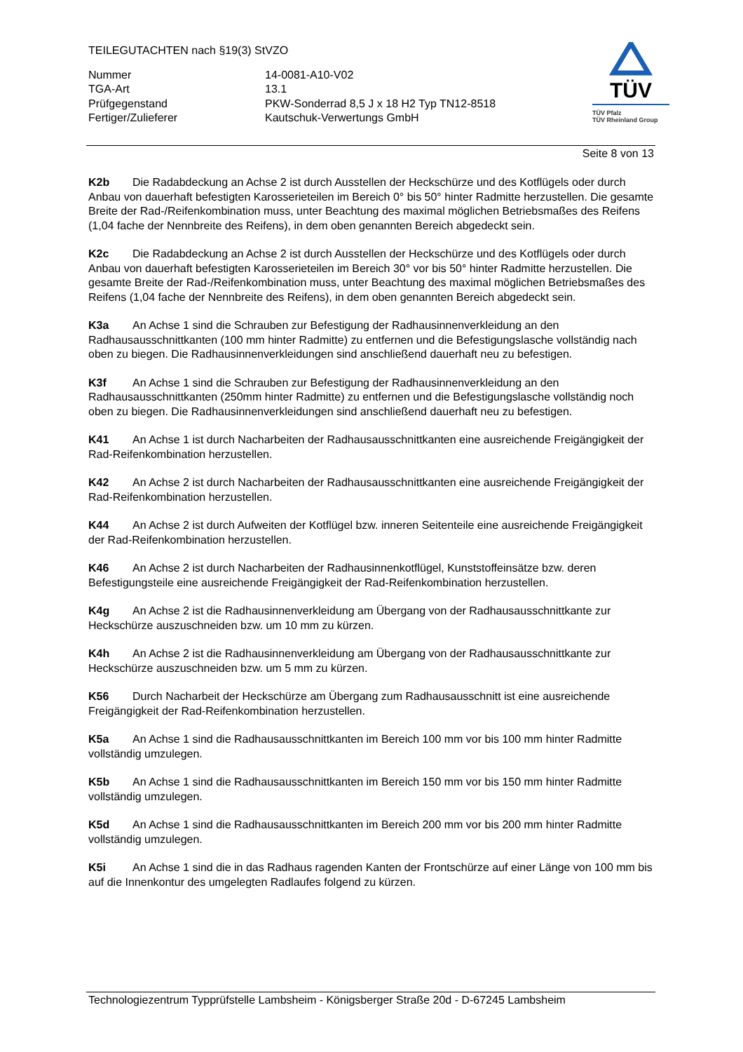TEILEGUTACHTEN nach §19(3) StVZO
Nummer 14-0081-A10-V02
TGA-Art 13.1
Prüfgegenstand PKW-Sonderrad 8,5 J x 18 H2 Typ TN12-8518
Fertiger/Zulieferer Kautschuk-Verwertungs GmbH
TÜV
TÜV Pfalz
TÜV Rheinland Group
Seite 8 von 13
K2b Die Radabdeckung an Achse 2 ist durch Ausstellen der Heckschürze und des Kotflügels oder durch Anbau von dauerhaft befestigten Karosserieteilen im Bereich 0° bis 50° hinter Radmitte herzustellen. Die gesamte Breite der Rad-/Reifenkombination muss, unter Beachtung des maximal möglichen Betriebsmaßes des Reifens (1,04 fache der Nennbreite des Reifens), in dem oben genannten Bereich abgedeckt sein.
K2c Die Radabdeckung an Achse 2 ist durch Ausstellen der Heckschürze und des Kotflügels oder durch Anbau von dauerhaft befestigten Karosserieteilen im Bereich 30° vor bis 50° hinter Radmitte herzustellen. Die gesamte Breite der Rad-/Reifenkombination muss, unter Beachtung des maximal möglichen Betriebsmaßes des Reifens (1,04 fache der Nennbreite des Reifens), in dem oben genannten Bereich abgedeckt sein.
K3a An Achse 1 sind die Schrauben zur Befestigung der Radhausinnenverkleidung an den Radhausausschnittkanten (100 mm hinter Radmitte) zu entfernen und die Befestigungslasche vollständig nach oben zu biegen. Die Radhausinnenverkleidungen sind anschließend dauerhaft neu zu befestigen.
K3f An Achse 1 sind die Schrauben zur Befestigung der Radhausinnenverkleidung an den Radhausausschnittkanten (250mm hinter Radmitte) zu entfernen und die Befestigungslasche vollständig noch oben zu biegen. Die Radhausinnenverkleidungen sind anschließend dauerhaft neu zu befestigen.
K41 An Achse 1 ist durch Nacharbeiten der Radhausausschnittkanten eine ausreichende Freigängigkeit der Rad-Reifenkombination herzustellen.
K42 An Achse 2 ist durch Nacharbeiten der Radhausausschnittkanten eine ausreichende Freigängigkeit der Rad-Reifenkombination herzustellen.
K44 An Achse 2 ist durch Aufweiten der Kotflügel bzw. inneren Seitenteile eine ausreichende Freigängigkeit der Rad-Reifenkombination herzustellen.
K46 An Achse 2 ist durch Nacharbeiten der Radhausinnenkotflügel, Kunststoffeinsätze bzw. deren Befestigungsteile eine ausreichende Freigängigkeit der Rad-Reifenkombination herzustellen.
K4g An Achse 2 ist die Radhausinnenverkleidung am Übergang von der Radhausausschnittkante zur Heckschürze auszuschneiden bzw. um 10 mm zu kürzen.
K4h An Achse 2 ist die Radhausinnenverkleidung am Übergang von der Radhausausschnittkante zur Heckschürze auszuschneiden bzw. um 5 mm zu kürzen.
K56 Durch Nacharbeit der Heckschürze am Übergang zum Radhausausschnitt ist eine ausreichende Freigängigkeit der Rad-Reifenkombination herzustellen.
K5a An Achse 1 sind die Radhausausschnittkanten im Bereich 100 mm vor bis 100 mm hinter Radmitte vollständig umzulegen.
K5b An Achse 1 sind die Radhausausschnittkanten im Bereich 150 mm vor bis 150 mm hinter Radmitte vollständig umzulegen.
K5d An Achse 1 sind die Radhausausschnittkanten im Bereich 200 mm vor bis 200 mm hinter Radmitte vollständig umzulegen.
K5i An Achse 1 sind die in das Radhaus ragenden Kanten der Frontschürze auf einer Länge von 100 mm bis auf die Innenkontur des umgelegten Radlaufes folgend zu kürzen.
Technologiezentrum Typprüfstelle Lambsheim - Königsberger Straße 20d - D-67245 Lambsheim